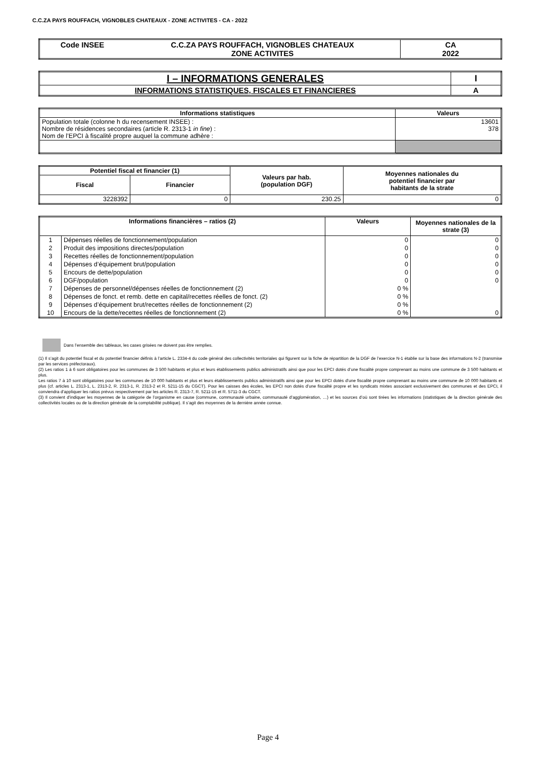C.C.ZA PAYS ROUFFACH, VIGNOBLES CHATEAUX - ZONE ACTIVITES - CA - 2022
| Code INSEE | C.C.ZA PAYS ROUFFACH, VIGNOBLES CHATEAUX ZONE ACTIVITES | CA 2022 |
| I – INFORMATIONS GENERALES | I |
| INFORMATIONS STATISTIQUES, FISCALES ET FINANCIERES | A |
| Informations statistiques | Valeurs |
| --- | --- |
| Population totale (colonne h du recensement INSEE) : Nombre de résidences secondaires (article R. 2313-1 in fine ) : Nom de l’EPCI à fiscalité propre auquel la commune adhère : | 13601 378 |
| Potentiel fiscal et financier (1) | | Valeurs par hab. (population DGF) | Moyennes nationales du potentiel financier par habitants de la strate |
| --- | --- | --- | --- |
| Fiscal | Financier | | |
| 3228392 | 0 | 230.25 | 0 |
| Informations financières – ratios (2) | | Valeurs | Moyennes nationales de la strate (3) |
| --- | --- | --- | --- |
| 1 | Dépenses réelles de fonctionnement/population | 0 | 0 |
| 2 | Produit des impositions directes/population | 0 | 0 |
| 3 | Recettes réelles de fonctionnement/population | 0 | 0 |
| 4 | Dépenses d’équipement brut/population | 0 | 0 |
| 5 | Encours de dette/population | 0 | 0 |
| 6 | DGF/population | 0 | 0 |
| 7 | Dépenses de personnel/dépenses réelles de fonctionnement (2) | 0 % | |
| 8 | Dépenses de fonct. et remb. dette en capital/recettes réelles de fonct. (2) | 0 % | |
| 9 | Dépenses d’équipement brut/recettes réelles de fonctionnement (2) | 0 % | |
| 10 | Encours de la dette/recettes réelles de fonctionnement (2) | 0 % | 0 |
Dans l’ensemble des tableaux, les cases grisées ne doivent pas être remplies.
(1) Il s’agit du potentiel fiscal et du potentiel financier définis à l’article L. 2334-4 du code général des collectivités territoriales qui figurent sur la fiche de répartition de la DGF de l’exercice N-1 établie sur la base des informations N-2 (transmise par les services préfectoraux).
(2) Les ratios 1 à 6 sont obligatoires pour les communes de 3 500 habitants et plus et leurs établissements publics administratifs ainsi que pour les EPCI dotés d’une fiscalité propre comprenant au moins une commune de 3 500 habitants et plus.
Les ratios 7 à 10 sont obligatoires pour les communes de 10 000 habitants et plus et leurs établissements publics administratifs ainsi que pour les EPCI dotés d’une fiscalité propre comprenant au moins une commune de 10 000 habitants et plus (cf. articles L. 2313-1, L. 2313-2, R. 2313-1, R. 2313-2 et R. 5211-15 du CGCT). Pour les caisses des écoles, les EPCI non dotés d’une fiscalité propre et les syndicats mixtes associant exclusivement des communes et des EPCI, il conviendra d’appliquer les ratios prévus respectivement par les articles R. 2313-7, R. 5211-15 et R. 5711-3 du CGCT.
(3) Il convient d’indiquer les moyennes de la catégorie de l’organisme en cause (commune, communauté urbaine, communauté d’agglomération, …) et les sources d’où sont tirées les informations (statistiques de la direction générale des collectivités locales ou de la direction générale de la comptabilité publique). Il s’agit des moyennes de la dernière année connue.
Page 4